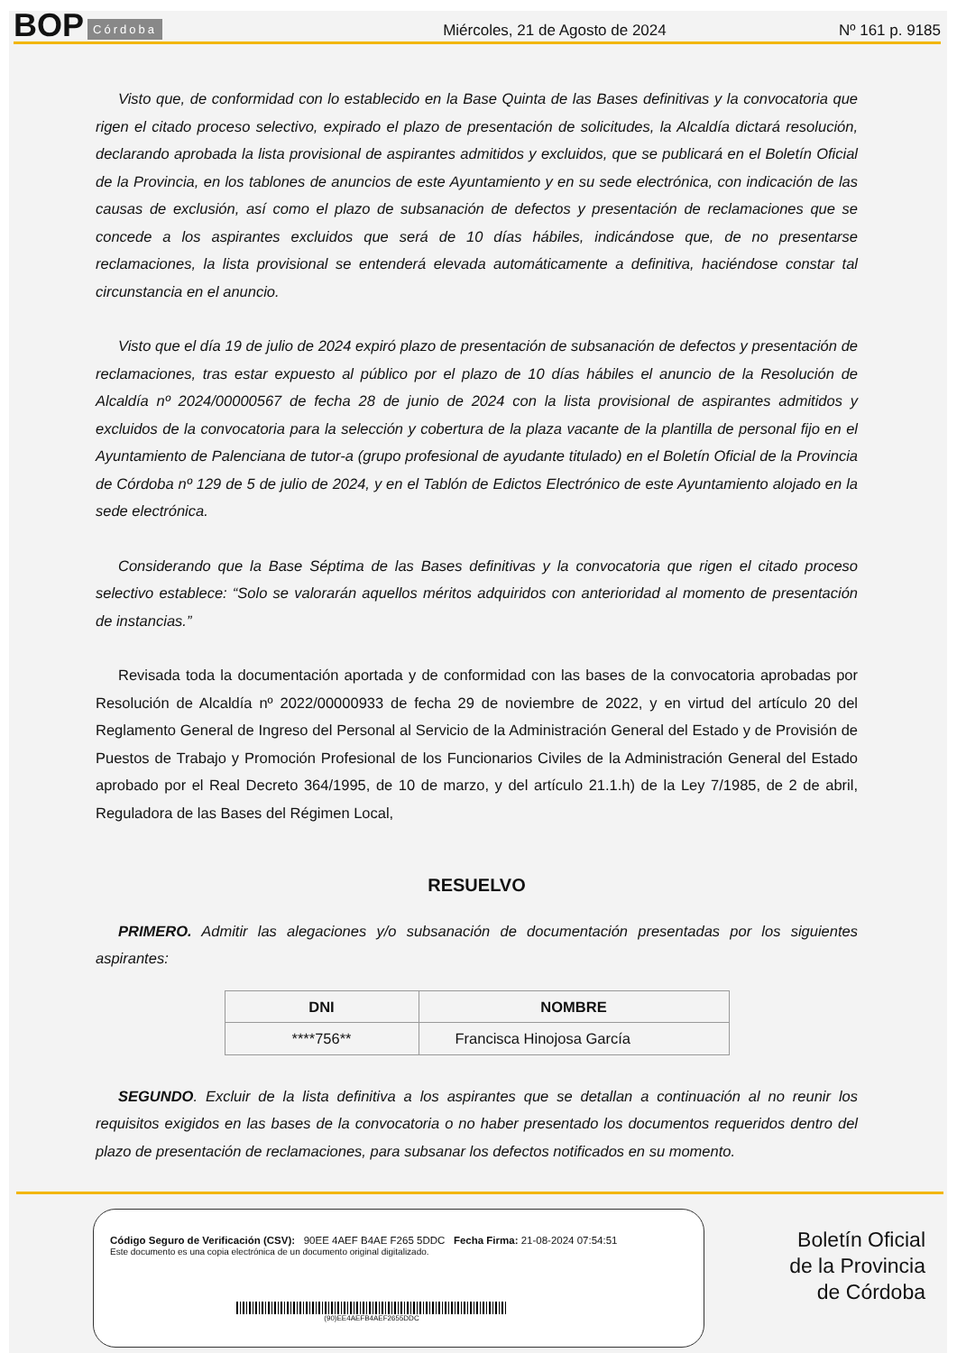BOP Córdoba Miércoles, 21 de Agosto de 2024 Nº 161 p. 9185
Visto que, de conformidad con lo establecido en la Base Quinta de las Bases definitivas y la convocatoria que rigen el citado proceso selectivo, expirado el plazo de presentación de solicitudes, la Alcaldía dictará resolución, declarando aprobada la lista provisional de aspirantes admitidos y excluidos, que se publicará en el Boletín Oficial de la Provincia, en los tablones de anuncios de este Ayuntamiento y en su sede electrónica, con indicación de las causas de exclusión, así como el plazo de subsanación de defectos y presentación de reclamaciones que se concede a los aspirantes excluidos que será de 10 días hábiles, indicándose que, de no presentarse reclamaciones, la lista provisional se entenderá elevada automáticamente a definitiva, haciéndose constar tal circunstancia en el anuncio.
Visto que el día 19 de julio de 2024 expiró plazo de presentación de subsanación de defectos y presentación de reclamaciones, tras estar expuesto al público por el plazo de 10 días hábiles el anuncio de la Resolución de Alcaldía nº 2024/00000567 de fecha 28 de junio de 2024 con la lista provisional de aspirantes admitidos y excluidos de la convocatoria para la selección y cobertura de la plaza vacante de la plantilla de personal fijo en el Ayuntamiento de Palenciana de tutor-a (grupo profesional de ayudante titulado) en el Boletín Oficial de la Provincia de Córdoba nº 129 de 5 de julio de 2024, y en el Tablón de Edictos Electrónico de este Ayuntamiento alojado en la sede electrónica.
Considerando que la Base Séptima de las Bases definitivas y la convocatoria que rigen el citado proceso selectivo establece: “Solo se valorarán aquellos méritos adquiridos con anterioridad al momento de presentación de instancias.”
Revisada toda la documentación aportada y de conformidad con las bases de la convocatoria aprobadas por Resolución de Alcaldía nº 2022/00000933 de fecha 29 de noviembre de 2022, y en virtud del artículo 20 del Reglamento General de Ingreso del Personal al Servicio de la Administración General del Estado y de Provisión de Puestos de Trabajo y Promoción Profesional de los Funcionarios Civiles de la Administración General del Estado aprobado por el Real Decreto 364/1995, de 10 de marzo, y del artículo 21.1.h) de la Ley 7/1985, de 2 de abril, Reguladora de las Bases del Régimen Local,
RESUELVO
PRIMERO. Admitir las alegaciones y/o subsanación de documentación presentadas por los siguientes aspirantes:
| DNI | NOMBRE |
| --- | --- |
| ****756** | Francisca Hinojosa García |
SEGUNDO. Excluir de la lista definitiva a los aspirantes que se detallan a continuación al no reunir los requisitos exigidos en las bases de la convocatoria o no haber presentado los documentos requeridos dentro del plazo de presentación de reclamaciones, para subsanar los defectos notificados en su momento.
Código Seguro de Verificación (CSV): 90EE 4AEF B4AE F265 5DDC Fecha Firma: 21-08-2024 07:54:51
Este documento es una copia electrónica de un documento original digitalizado.
(90)EE4AEFB4AEF2655DDC
Boletín Oficial
de la Provincia
de Córdoba